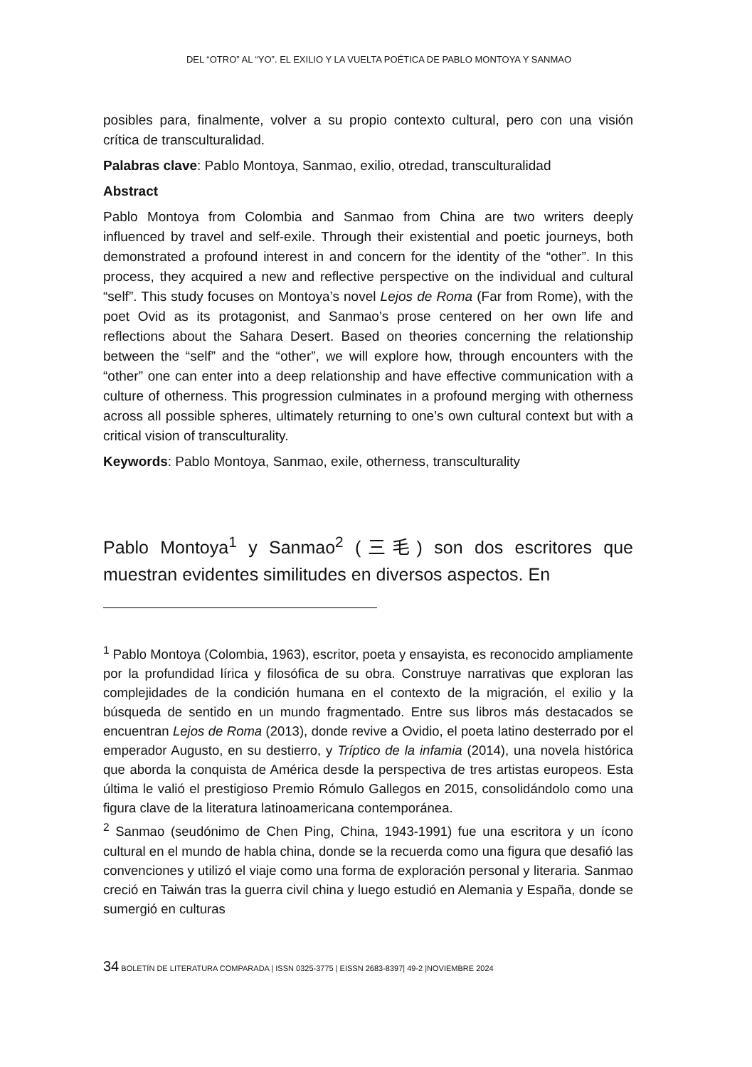DEL “OTRO” AL “YO”. EL EXILIO Y LA VUELTA POÉTICA DE PABLO MONTOYA Y SANMAO
posibles para, finalmente, volver a su propio contexto cultural, pero con una visión crítica de transculturalidad.
Palabras clave: Pablo Montoya, Sanmao, exilio, otredad, transculturalidad
Abstract
Pablo Montoya from Colombia and Sanmao from China are two writers deeply influenced by travel and self-exile. Through their existential and poetic journeys, both demonstrated a profound interest in and concern for the identity of the “other”. In this process, they acquired a new and reflective perspective on the individual and cultural “self”. This study focuses on Montoya’s novel Lejos de Roma (Far from Rome), with the poet Ovid as its protagonist, and Sanmao’s prose centered on her own life and reflections about the Sahara Desert. Based on theories concerning the relationship between the “self” and the “other”, we will explore how, through encounters with the “other” one can enter into a deep relationship and have effective communication with a culture of otherness. This progression culminates in a profound merging with otherness across all possible spheres, ultimately returning to one’s own cultural context but with a critical vision of transculturality.
Keywords: Pablo Montoya, Sanmao, exile, otherness, transculturality
Pablo Montoya<sup>1</sup> y Sanmao<sup>2</sup> (三毛) son dos escritores que muestran evidentes similitudes en diversos aspectos. En
<sup>1</sup> Pablo Montoya (Colombia, 1963), escritor, poeta y ensayista, es reconocido ampliamente por la profundidad lírica y filosófica de su obra. Construye narrativas que exploran las complejidades de la condición humana en el contexto de la migración, el exilio y la búsqueda de sentido en un mundo fragmentado. Entre sus libros más destacados se encuentran Lejos de Roma (2013), donde revive a Ovidio, el poeta latino desterrado por el emperador Augusto, en su destierro, y Tríptico de la infamia (2014), una novela histórica que aborda la conquista de América desde la perspectiva de tres artistas europeos. Esta última le valió el prestigioso Premio Rómulo Gallegos en 2015, consolidándolo como una figura clave de la literatura latinoamericana contemporánea.
<sup>2</sup> Sanmao (seudónimo de Chen Ping, China, 1943-1991) fue una escritora y un ícono cultural en el mundo de habla china, donde se la recuerda como una figura que desafió las convenciones y utilizó el viaje como una forma de exploración personal y literaria. Sanmao creció en Taiwán tras la guerra civil china y luego estudió en Alemania y España, donde se sumergió en culturas
34 BOLETÍN DE LITERATURA COMPARADA | ISSN 0325-3775 | EISSN 2683-8397| 49-2 |NOVIEMBRE 2024